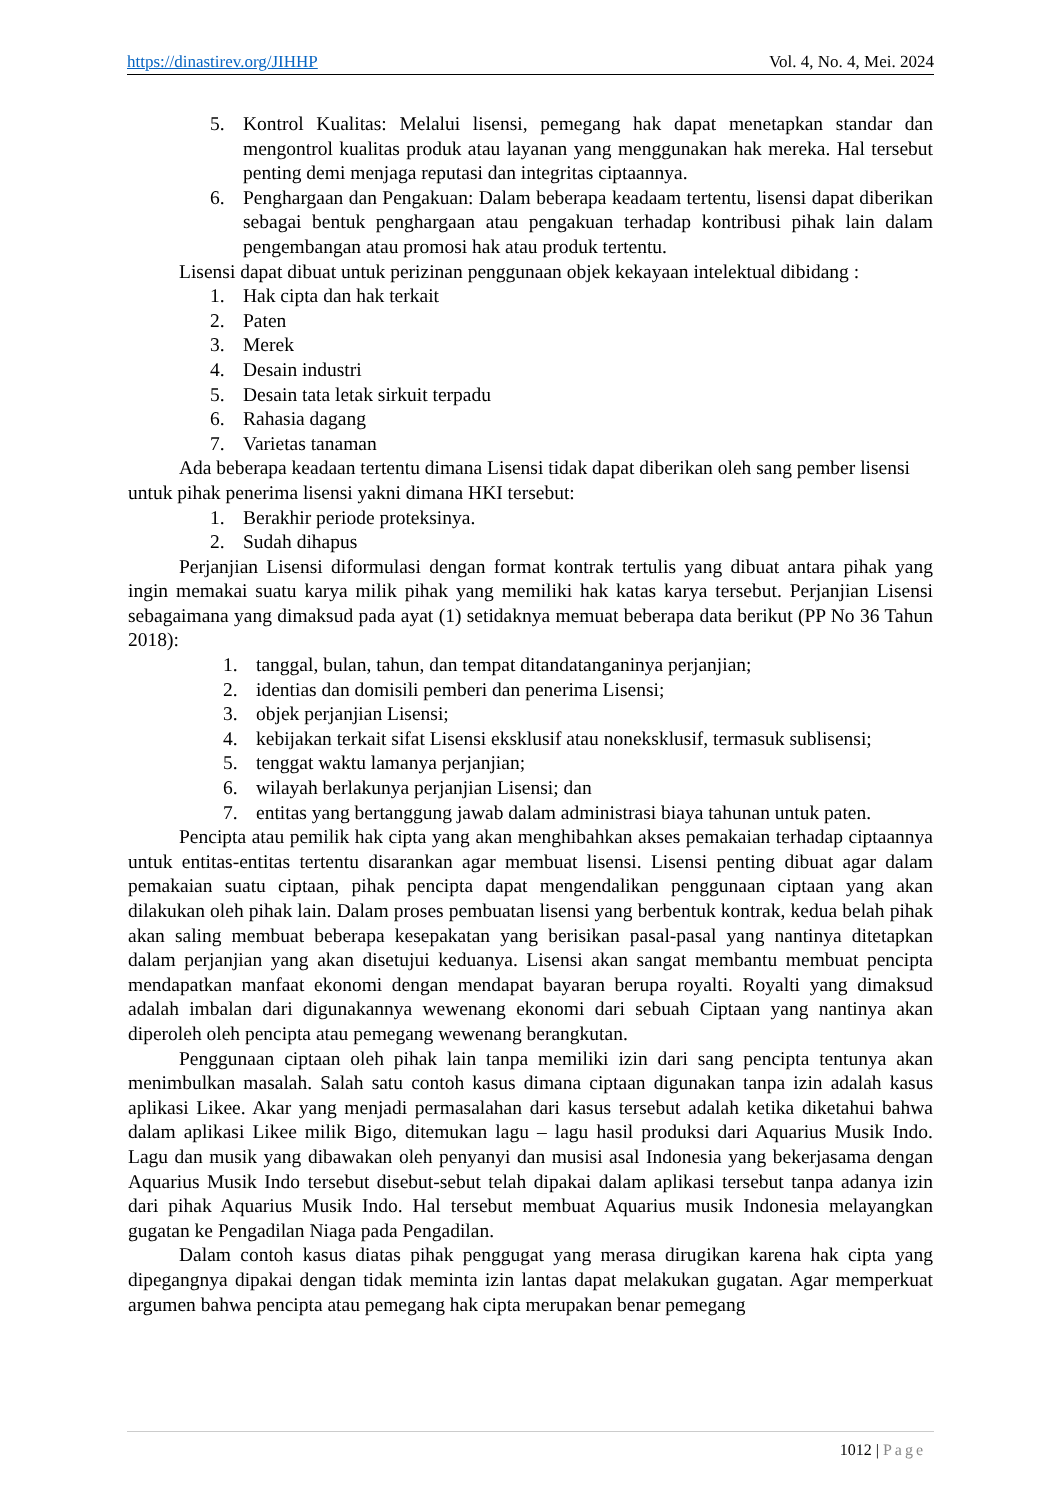https://dinastirev.org/JIHHP Vol. 4, No. 4, Mei. 2024
5. Kontrol Kualitas: Melalui lisensi, pemegang hak dapat menetapkan standar dan mengontrol kualitas produk atau layanan yang menggunakan hak mereka. Hal tersebut penting demi menjaga reputasi dan integritas ciptaannya.
6. Penghargaan dan Pengakuan: Dalam beberapa keadaam tertentu, lisensi dapat diberikan sebagai bentuk penghargaan atau pengakuan terhadap kontribusi pihak lain dalam pengembangan atau promosi hak atau produk tertentu.
Lisensi dapat dibuat untuk perizinan penggunaan objek kekayaan intelektual dibidang :
1. Hak cipta dan hak terkait
2. Paten
3. Merek
4. Desain industri
5. Desain tata letak sirkuit terpadu
6. Rahasia dagang
7. Varietas tanaman
Ada beberapa keadaan tertentu dimana Lisensi tidak dapat diberikan oleh sang pember lisensi untuk pihak penerima lisensi yakni dimana HKI tersebut:
1. Berakhir periode proteksinya.
2. Sudah dihapus
Perjanjian Lisensi diformulasi dengan format kontrak tertulis yang dibuat antara pihak yang ingin memakai suatu karya milik pihak yang memiliki hak katas karya tersebut. Perjanjian Lisensi sebagaimana yang dimaksud pada ayat (1) setidaknya memuat beberapa data berikut (PP No 36 Tahun 2018):
1. tanggal, bulan, tahun, dan tempat ditandatanganinya perjanjian;
2. identias dan domisili pemberi dan penerima Lisensi;
3. objek perjanjian Lisensi;
4. kebijakan terkait sifat Lisensi eksklusif atau noneksklusif, termasuk sublisensi;
5. tenggat waktu lamanya perjanjian;
6. wilayah berlakunya perjanjian Lisensi; dan
7. entitas yang bertanggung jawab dalam administrasi biaya tahunan untuk paten.
Pencipta atau pemilik hak cipta yang akan menghibahkan akses pemakaian terhadap ciptaannya untuk entitas-entitas tertentu disarankan agar membuat lisensi. Lisensi penting dibuat agar dalam pemakaian suatu ciptaan, pihak pencipta dapat mengendalikan penggunaan ciptaan yang akan dilakukan oleh pihak lain. Dalam proses pembuatan lisensi yang berbentuk kontrak, kedua belah pihak akan saling membuat beberapa kesepakatan yang berisikan pasal-pasal yang nantinya ditetapkan dalam perjanjian yang akan disetujui keduanya. Lisensi akan sangat membantu membuat pencipta mendapatkan manfaat ekonomi dengan mendapat bayaran berupa royalti. Royalti yang dimaksud adalah imbalan dari digunakannya wewenang ekonomi dari sebuah Ciptaan yang nantinya akan diperoleh oleh pencipta atau pemegang wewenang berangkutan.
Penggunaan ciptaan oleh pihak lain tanpa memiliki izin dari sang pencipta tentunya akan menimbulkan masalah. Salah satu contoh kasus dimana ciptaan digunakan tanpa izin adalah kasus aplikasi Likee. Akar yang menjadi permasalahan dari kasus tersebut adalah ketika diketahui bahwa dalam aplikasi Likee milik Bigo, ditemukan lagu – lagu hasil produksi dari Aquarius Musik Indo. Lagu dan musik yang dibawakan oleh penyanyi dan musisi asal Indonesia yang bekerjasama dengan Aquarius Musik Indo tersebut disebut-sebut telah dipakai dalam aplikasi tersebut tanpa adanya izin dari pihak Aquarius Musik Indo. Hal tersebut membuat Aquarius musik Indonesia melayangkan gugatan ke Pengadilan Niaga pada Pengadilan.
Dalam contoh kasus diatas pihak penggugat yang merasa dirugikan karena hak cipta yang dipegangnya dipakai dengan tidak meminta izin lantas dapat melakukan gugatan. Agar memperkuat argumen bahwa pencipta atau pemegang hak cipta merupakan benar pemegang
1012 | Page